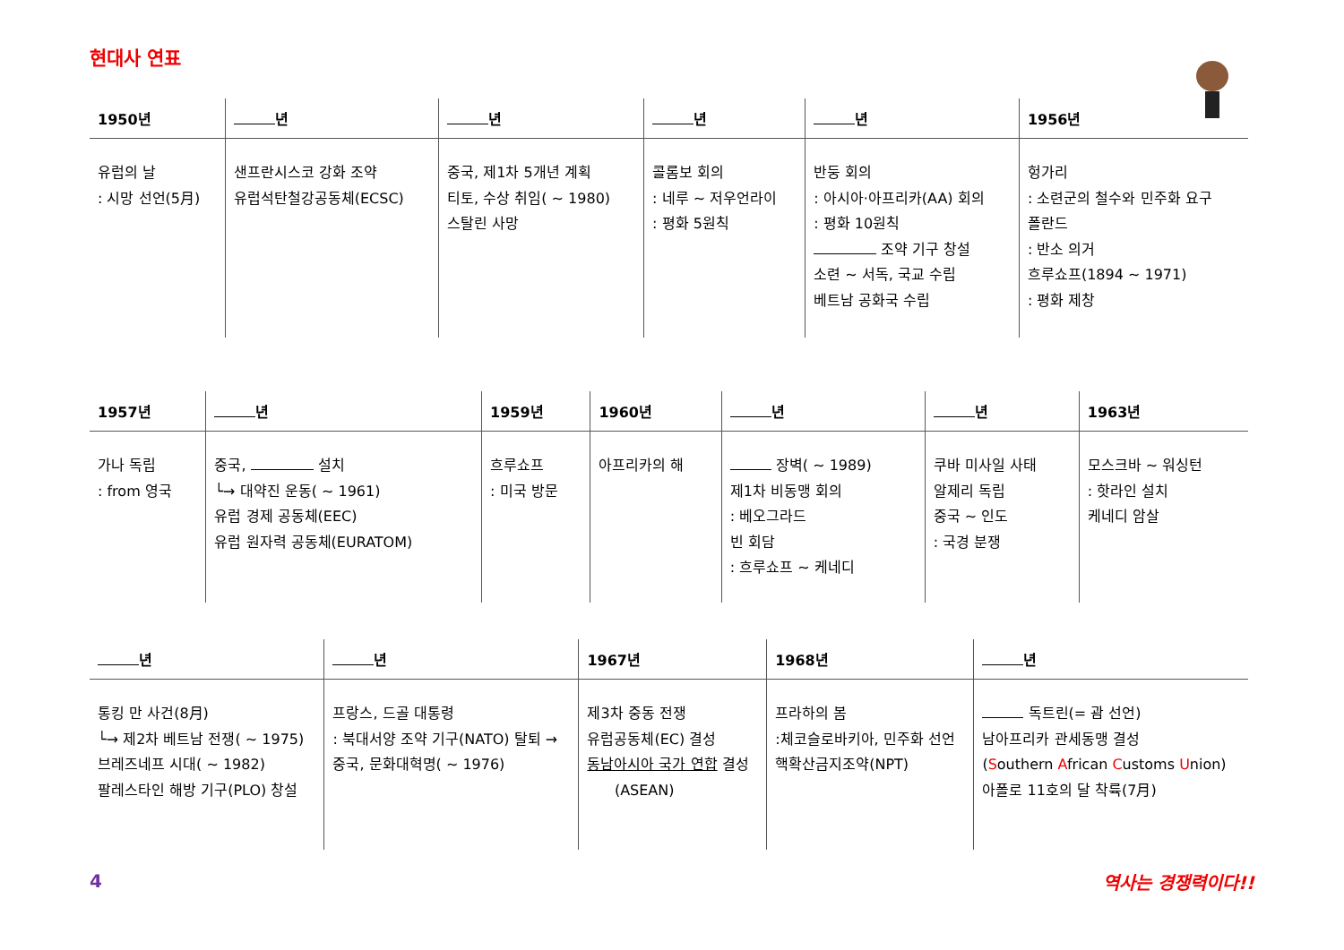현대사 연표
| 1950년 | 년 | 년 | 년 | 년 | 1956년 |
| --- | --- | --- | --- | --- | --- |
| 유럽의 날 : 시망 선언(5月) | 샌프란시스코 강화 조약 유럽석탄철강공동체(ECSC) | 중국, 제1차 5개년 계획 티토, 수상 취임( ~ 1980) 스탈린 사망 | 콜롬보 회의 : 네루 ~ 저우언라이 : 평화 5원칙 | 반둥 회의 : 아시아·아프리카(AA) 회의 : 평화 10원칙 조약 기구 창설 소련 ~ 서독, 국교 수립 베트남 공화국 수립 | 헝가리 : 소련군의 철수와 민주화 요구 폴란드 : 반소 의거 흐루쇼프(1894 ~ 1971) : 평화 제창 |
| 1957년 | 년 | 1959년 | 1960년 | 년 | 년 | 1963년 |
| --- | --- | --- | --- | --- | --- | --- |
| 가나 독립 : from 영국 | 중국, 설치 └→ 대약진 운동( ~ 1961) 유럽 경제 공동체(EEC) 유럽 원자력 공동체(EURATOM) | 흐루쇼프 : 미국 방문 | 아프리카의 해 | 장벽( ~ 1989) 제1차 비동맹 회의 : 베오그라드 빈 회담 : 흐루쇼프 ~ 케네디 | 쿠바 미사일 사태 알제리 독립 중국 ~ 인도 : 국경 분쟁 | 모스크바 ~ 워싱턴 : 핫라인 설치 케네디 암살 |
| 년 | 년 | 1967년 | 1968년 | 년 |
| --- | --- | --- | --- | --- |
| 통킹 만 사건(8月) └→ 제2차 베트남 전쟁( ~ 1975) 브레즈네프 시대( ~ 1982) 팔레스타인 해방 기구(PLO) 창설 | 프랑스, 드골 대통령 : 북대서양 조약 기구(NATO) 탈퇴 → 중국, 문화대혁명( ~ 1976) | 제3차 중동 전쟁 유럽공동체(EC) 결성 동남아시아 국가 연합 결성 (ASEAN) | 프라하의 봄 :체코슬로바키아, 민주화 선언 핵확산금지조약(NPT) | 독트린(= 괌 선언) 남아프리카 관세동맹 결성 ( S outhern A frican C ustoms U nion) 아폴로 11호의 달 착륙(7月) |
4 역사는 경쟁력이다!!